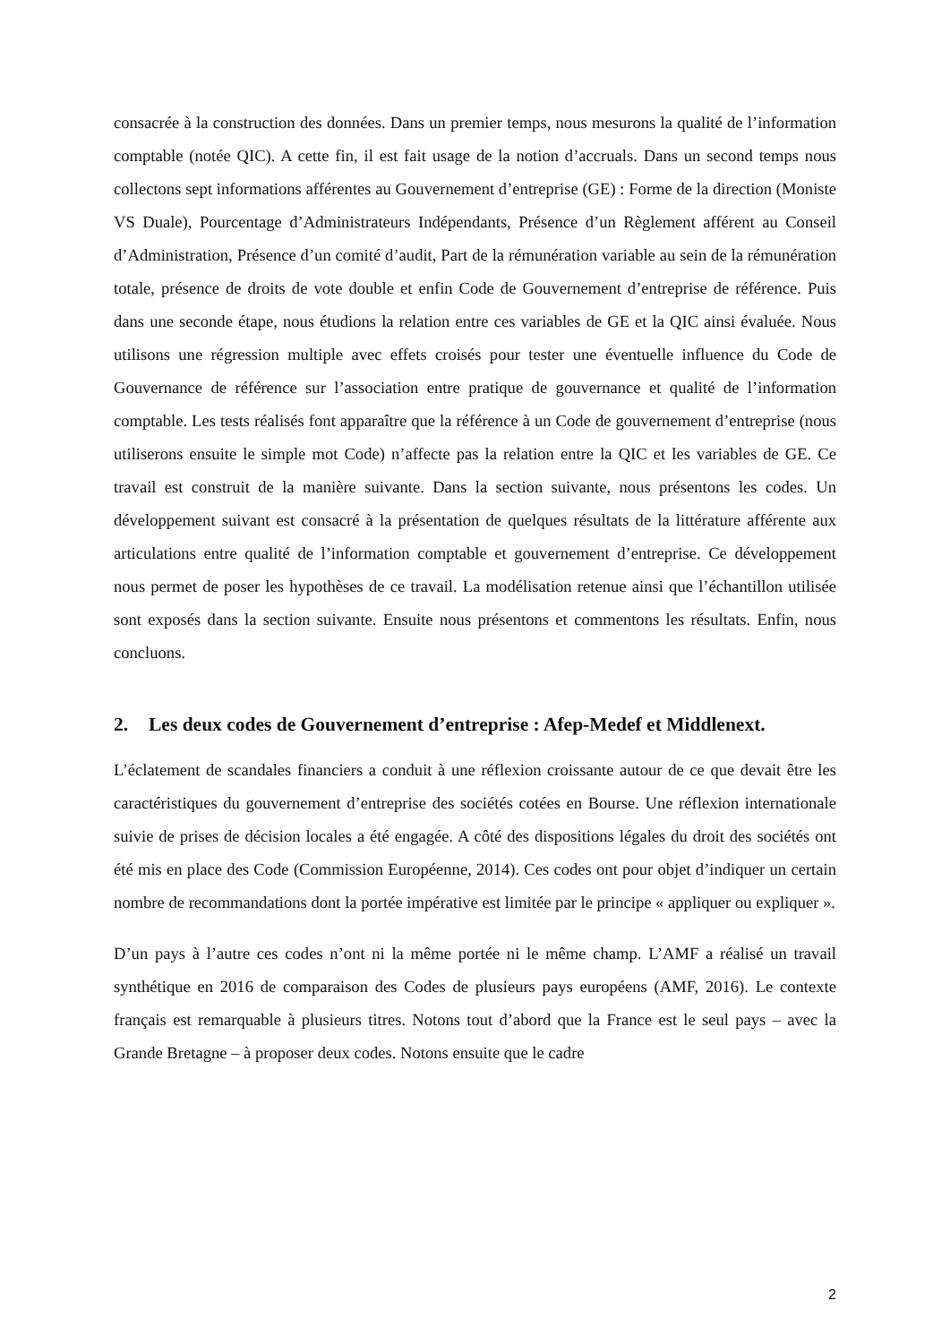consacrée à la construction des données. Dans un premier temps, nous mesurons la qualité de l’information comptable (notée QIC). A cette fin, il est fait usage de la notion d’accruals. Dans un second temps nous collectons sept informations afférentes au Gouvernement d’entreprise (GE) : Forme de la direction (Moniste VS Duale), Pourcentage d’Administrateurs Indépendants, Présence d’un Règlement afférent au Conseil d’Administration, Présence d’un comité d’audit, Part de la rémunération variable au sein de la rémunération totale, présence de droits de vote double et enfin Code de Gouvernement d’entreprise de référence. Puis dans une seconde étape, nous étudions la relation entre ces variables de GE et la QIC ainsi évaluée. Nous utilisons une régression multiple avec effets croisés pour tester une éventuelle influence du Code de Gouvernance de référence sur l’association entre pratique de gouvernance et qualité de l’information comptable. Les tests réalisés font apparaître que la référence à un Code de gouvernement d’entreprise (nous utiliserons ensuite le simple mot Code) n’affecte pas la relation entre la QIC et les variables de GE. Ce travail est construit de la manière suivante. Dans la section suivante, nous présentons les codes. Un développement suivant est consacré à la présentation de quelques résultats de la littérature afférente aux articulations entre qualité de l’information comptable et gouvernement d’entreprise. Ce développement nous permet de poser les hypothèses de ce travail. La modélisation retenue ainsi que l’échantillon utilisée sont exposés dans la section suivante. Ensuite nous présentons et commentons les résultats. Enfin, nous concluons.
2. Les deux codes de Gouvernement d’entreprise : Afep-Medef et Middlenext.
L’éclatement de scandales financiers a conduit à une réflexion croissante autour de ce que devait être les caractéristiques du gouvernement d’entreprise des sociétés cotées en Bourse. Une réflexion internationale suivie de prises de décision locales a été engagée. A côté des dispositions légales du droit des sociétés ont été mis en place des Code (Commission Européenne, 2014). Ces codes ont pour objet d’indiquer un certain nombre de recommandations dont la portée impérative est limitée par le principe « appliquer ou expliquer ».
D’un pays à l’autre ces codes n’ont ni la même portée ni le même champ. L’AMF a réalisé un travail synthétique en 2016 de comparaison des Codes de plusieurs pays européens (AMF, 2016). Le contexte français est remarquable à plusieurs titres. Notons tout d’abord que la France est le seul pays – avec la Grande Bretagne – à proposer deux codes. Notons ensuite que le cadre
2